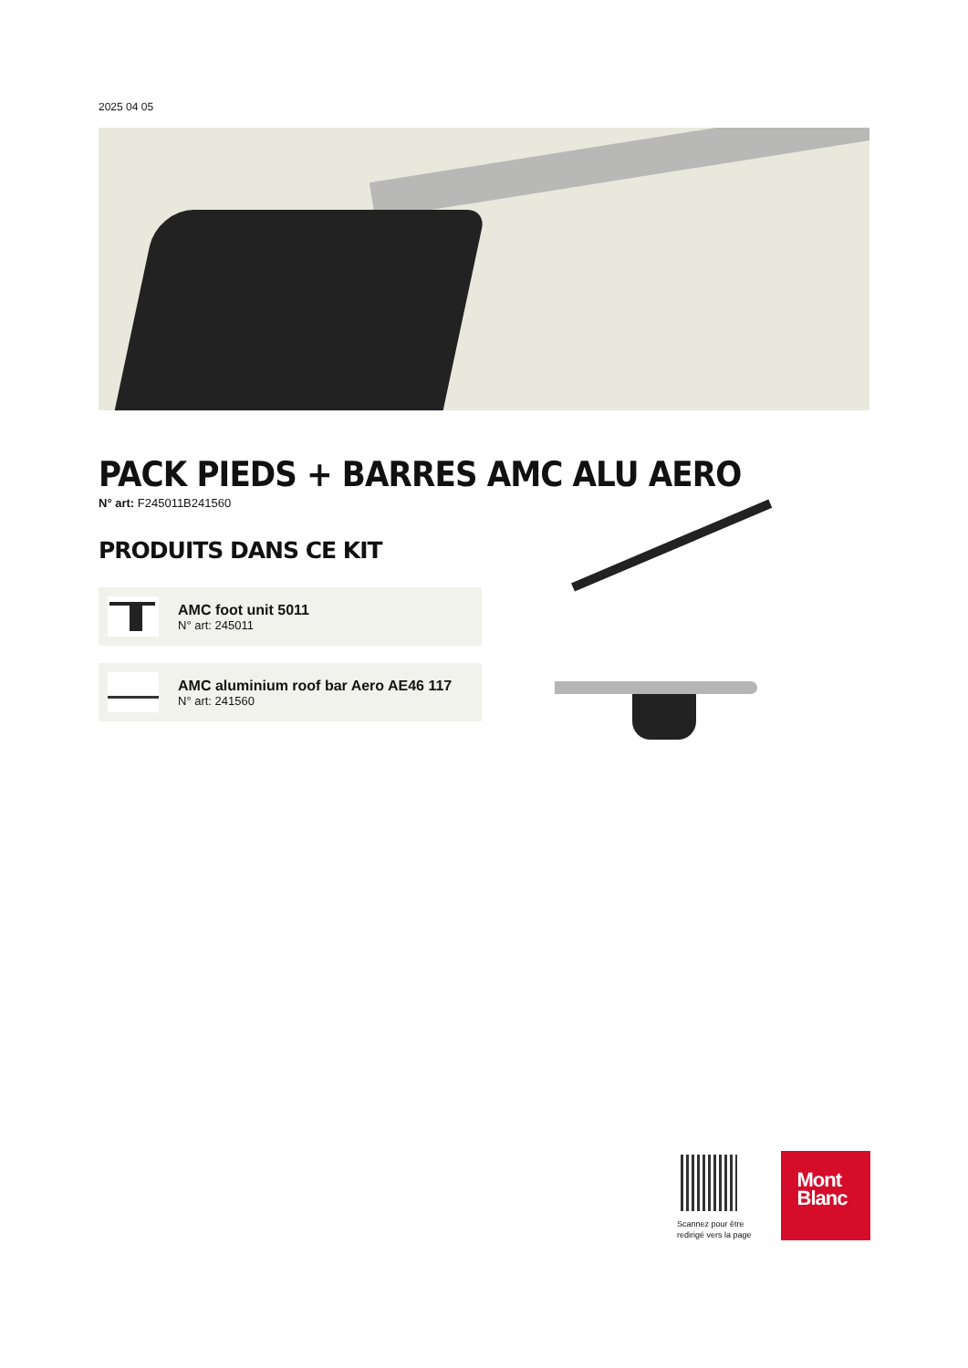2025 04 05
PACK PIEDS + BARRES AMC ALU AERO
N° art: F245011B241560
PRODUITS DANS CE KIT
AMC foot unit 5011
N° art: 245011
AMC aluminium roof bar Aero AE46 117
N° art: 241560
Scannez pour être
redirigé vers la page
Mont
Blanc